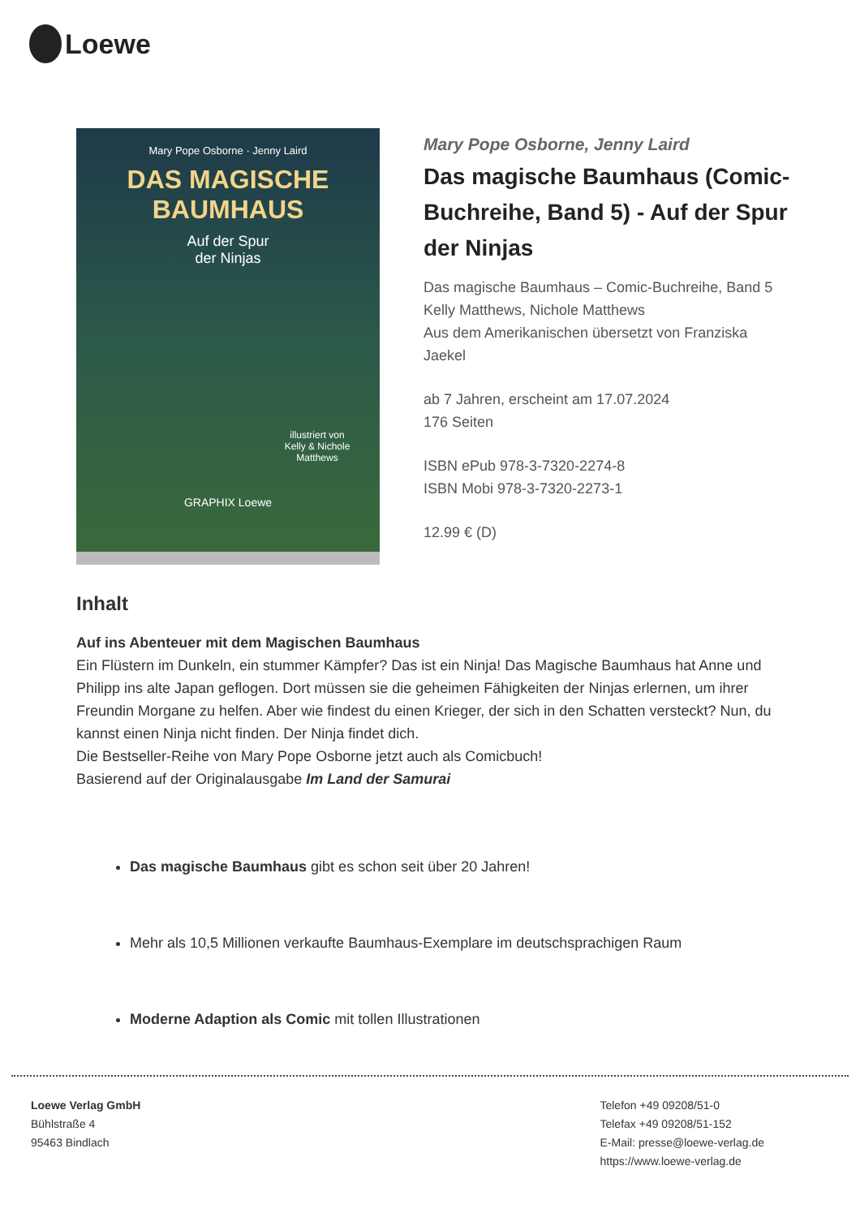Loewe
Mary Pope Osborne · Jenny Laird
DAS MAGISCHE
BAUMHAUS
Auf der Spur
der Ninjas
illustriert von
Kelly & Nichole Matthews
GRAPHIX Loewe
Mary Pope Osborne, Jenny Laird
Das magische Baumhaus (Comic-Buchreihe, Band 5) - Auf der Spur der Ninjas
Das magische Baumhaus – Comic-Buchreihe, Band 5
Kelly Matthews, Nichole Matthews
Aus dem Amerikanischen übersetzt von Franziska Jaekel
ab 7 Jahren, erscheint am 17.07.2024
176 Seiten
ISBN ePub 978-3-7320-2274-8
ISBN Mobi 978-3-7320-2273-1
12.99 € (D)
Inhalt
Auf ins Abenteuer mit dem Magischen Baumhaus
Ein Flüstern im Dunkeln, ein stummer Kämpfer? Das ist ein Ninja! Das Magische Baumhaus hat Anne und Philipp ins alte Japan geflogen. Dort müssen sie die geheimen Fähigkeiten der Ninjas erlernen, um ihrer Freundin Morgane zu helfen. Aber wie findest du einen Krieger, der sich in den Schatten versteckt? Nun, du kannst einen Ninja nicht finden. Der Ninja findet dich.
Die Bestseller-Reihe von Mary Pope Osborne jetzt auch als Comicbuch!
Basierend auf der Originalausgabe Im Land der Samurai
Das magische Baumhaus gibt es schon seit über 20 Jahren!
Mehr als 10,5 Millionen verkaufte Baumhaus-Exemplare im deutschsprachigen Raum
Moderne Adaption als Comic mit tollen Illustrationen
Loewe Verlag GmbH
Bühlstraße 4
95463 Bindlach
Telefon +49 09208/51-0
Telefax +49 09208/51-152
E-Mail: presse@loewe-verlag.de
https://www.loewe-verlag.de